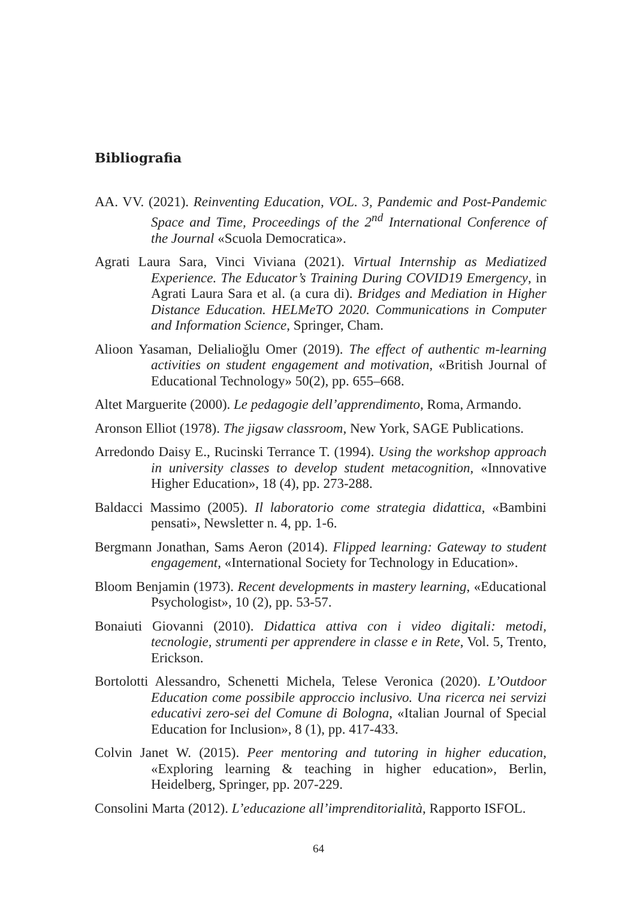Bibliografia
AA. VV. (2021). Reinventing Education, VOL. 3, Pandemic and Post-Pandemic Space and Time, Proceedings of the 2<sup>nd</sup> International Conference of the Journal «Scuola Democratica».
Agrati Laura Sara, Vinci Viviana (2021). Virtual Internship as Mediatized Experience. The Educator’s Training During COVID19 Emergency, in Agrati Laura Sara et al. (a cura di). Bridges and Mediation in Higher Distance Education. HELMeTO 2020. Communications in Computer and Information Science, Springer, Cham.
Alioon Yasaman, Delialioğlu Omer (2019). The effect of authentic m-learning activities on student engagement and motivation, «British Journal of Educational Technology» 50(2), pp. 655–668.
Altet Marguerite (2000). Le pedagogie dell’apprendimento, Roma, Armando.
Aronson Elliot (1978). The jigsaw classroom, New York, SAGE Publications.
Arredondo Daisy E., Rucinski Terrance T. (1994). Using the workshop approach in university classes to develop student metacognition, «Innovative Higher Education», 18 (4), pp. 273-288.
Baldacci Massimo (2005). Il laboratorio come strategia didattica, «Bambini pensati», Newsletter n. 4, pp. 1-6.
Bergmann Jonathan, Sams Aeron (2014). Flipped learning: Gateway to student engagement, «International Society for Technology in Education».
Bloom Benjamin (1973). Recent developments in mastery learning, «Educational Psychologist», 10 (2), pp. 53-57.
Bonaiuti Giovanni (2010). Didattica attiva con i video digitali: metodi, tecnologie, strumenti per apprendere in classe e in Rete, Vol. 5, Trento, Erickson.
Bortolotti Alessandro, Schenetti Michela, Telese Veronica (2020). L’Outdoor Education come possibile approccio inclusivo. Una ricerca nei servizi educativi zero-sei del Comune di Bologna, «Italian Journal of Special Education for Inclusion», 8 (1), pp. 417-433.
Colvin Janet W. (2015). Peer mentoring and tutoring in higher education, «Exploring learning & teaching in higher education», Berlin, Heidelberg, Springer, pp. 207-229.
Consolini Marta (2012). L’educazione all’imprenditorialità, Rapporto ISFOL.
64